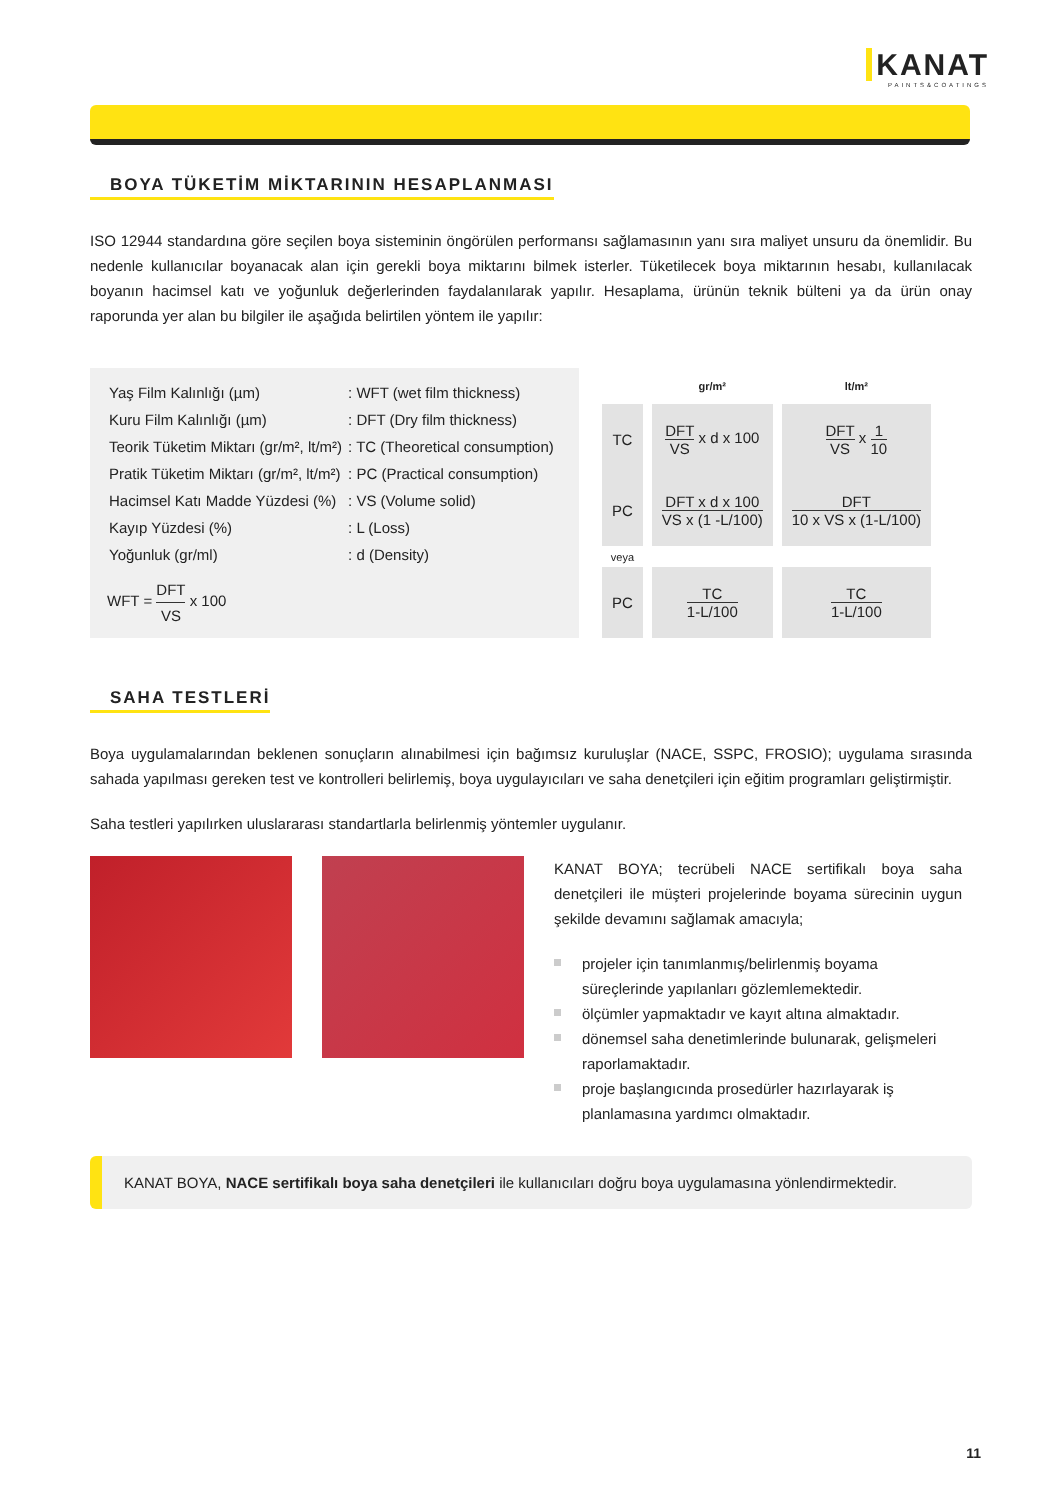KANAT
PAINTS&COATINGS
BOYA TÜKETİM MİKTARININ HESAPLANMASI
ISO 12944 standardına göre seçilen boya sisteminin öngörülen performansı sağlamasının yanı sıra maliyet unsuru da önemlidir. Bu nedenle kullanıcılar boyanacak alan için gerekli boya miktarını bilmek isterler. Tüketilecek boya miktarının hesabı, kullanılacak boyanın hacimsel katı ve yoğunluk değerlerinden faydalanılarak yapılır. Hesaplama, ürünün teknik bülteni ya da ürün onay raporunda yer alan bu bilgiler ile aşağıda belirtilen yöntem ile yapılır:
| Yaş Film Kalınlığı (µm) | : WFT (wet film thickness) |
| Kuru Film Kalınlığı (µm) | : DFT (Dry film thickness) |
| Teorik Tüketim Miktarı (gr/m², lt/m²) | : TC (Theoretical consumption) |
| Pratik Tüketim Miktarı (gr/m², lt/m²) | : PC (Practical consumption) |
| Hacimsel Katı Madde Yüzdesi (%) | : VS (Volume solid) |
| Kayıp Yüzdesi (%) | : L (Loss) |
| Yoğunluk (gr/ml) | : d (Density) |
WFT = DFT VS x 100
| | gr/m² | lt/m² |
| --- | --- | --- |
| TC | DFT VS x d x 100 | DFT VS x 1 10 |
| PC | DFT x d x 100 VS x (1 -L/100) | DFT 10 x VS x (1-L/100) |
| veya | | |
| PC | TC 1-L/100 | TC 1-L/100 |
SAHA TESTLERİ
Boya uygulamalarından beklenen sonuçların alınabilmesi için bağımsız kuruluşlar (NACE, SSPC, FROSIO); uygulama sırasında sahada yapılması gereken test ve kontrolleri belirlemiş, boya uygulayıcıları ve saha denetçileri için eğitim programları geliştirmiştir.
Saha testleri yapılırken uluslararası standartlarla belirlenmiş yöntemler uygulanır.
KANAT BOYA; tecrübeli NACE sertifikalı boya saha denetçileri ile müşteri projelerinde boyama sürecinin uygun şekilde devamını sağlamak amacıyla;
projeler için tanımlanmış/belirlenmiş boyama süreçlerinde yapılanları gözlemlemektedir.
ölçümler yapmaktadır ve kayıt altına almaktadır.
dönemsel saha denetimlerinde bulunarak, gelişmeleri raporlamaktadır.
proje başlangıcında prosedürler hazırlayarak iş planlamasına yardımcı olmaktadır.
KANAT BOYA, NACE sertifikalı boya saha denetçileri ile kullanıcıları doğru boya uygulamasına yönlendirmektedir.
11